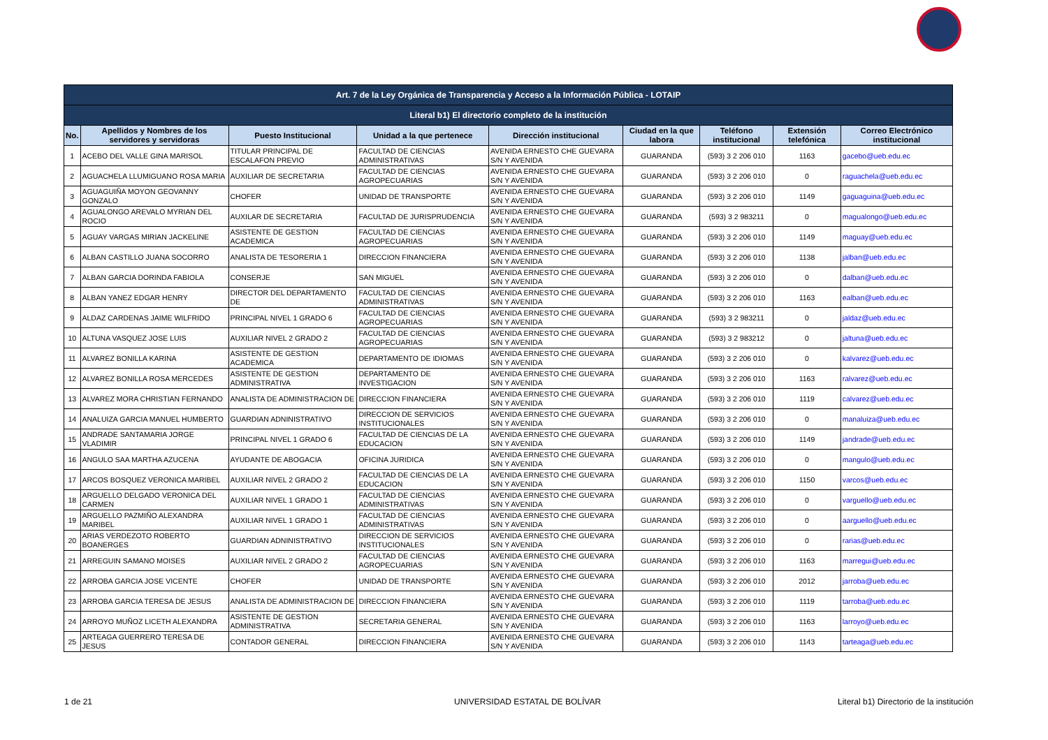| Art. 7 de la Ley Orgánica de Transparencia y Acceso a la Información Pública - LOTAIP | | | | | | | | |
| --- | --- | --- | --- | --- | --- | --- | --- | --- |
| Literal b1) El directorio completo de la institución | | | | | | | | |
| No. | Apellidos y Nombres de los servidores y servidoras | Puesto Institucional | Unidad a la que pertenece | Dirección institucional | Ciudad en la que labora | Teléfono institucional | Extensión telefónica | Correo Electrónico institucional |
| 1 | ACEBO DEL VALLE GINA MARISOL | TITULAR PRINCIPAL DE ESCALAFON PREVIO | FACULTAD DE CIENCIAS ADMINISTRATIVAS | AVENIDA ERNESTO CHE GUEVARA S/N Y AVENIDA | GUARANDA | (593) 3 2 206 010 | 1163 | gacebo@ueb.edu.ec |
| 2 | AGUACHELA LLUMIGUANO ROSA MARIA | AUXILIAR DE SECRETARIA | FACULTAD DE CIENCIAS AGROPECUARIAS | AVENIDA ERNESTO CHE GUEVARA S/N Y AVENIDA | GUARANDA | (593) 3 2 206 010 | 0 | raguachela@ueb.edu.ec |
| 3 | AGUAGUIÑA MOYON GEOVANNY GONZALO | CHOFER | UNIDAD DE TRANSPORTE | AVENIDA ERNESTO CHE GUEVARA S/N Y AVENIDA | GUARANDA | (593) 3 2 206 010 | 1149 | gaguaguina@ueb.edu.ec |
| 4 | AGUALONGO AREVALO MYRIAN DEL ROCIO | AUXILAR DE SECRETARIA | FACULTAD DE JURISPRUDENCIA | AVENIDA ERNESTO CHE GUEVARA S/N Y AVENIDA | GUARANDA | (593) 3 2 983211 | 0 | magualongo@ueb.edu.ec |
| 5 | AGUAY VARGAS MIRIAN JACKELINE | ASISTENTE DE GESTION ACADEMICA | FACULTAD DE CIENCIAS AGROPECUARIAS | AVENIDA ERNESTO CHE GUEVARA S/N Y AVENIDA | GUARANDA | (593) 3 2 206 010 | 1149 | maguay@ueb.edu.ec |
| 6 | ALBAN CASTILLO JUANA SOCORRO | ANALISTA DE TESORERIA 1 | DIRECCION FINANCIERA | AVENIDA ERNESTO CHE GUEVARA S/N Y AVENIDA | GUARANDA | (593) 3 2 206 010 | 1138 | jalban@ueb.edu.ec |
| 7 | ALBAN GARCIA DORINDA FABIOLA | CONSERJE | SAN MIGUEL | AVENIDA ERNESTO CHE GUEVARA S/N Y AVENIDA | GUARANDA | (593) 3 2 206 010 | 0 | dalban@ueb.edu.ec |
| 8 | ALBAN YANEZ EDGAR HENRY | DIRECTOR DEL DEPARTAMENTO DE | FACULTAD DE CIENCIAS ADMINISTRATIVAS | AVENIDA ERNESTO CHE GUEVARA S/N Y AVENIDA | GUARANDA | (593) 3 2 206 010 | 1163 | ealban@ueb.edu.ec |
| 9 | ALDAZ CARDENAS JAIME WILFRIDO | PRINCIPAL NIVEL 1 GRADO 6 | FACULTAD DE CIENCIAS AGROPECUARIAS | AVENIDA ERNESTO CHE GUEVARA S/N Y AVENIDA | GUARANDA | (593) 3 2 983211 | 0 | jaldaz@ueb.edu.ec |
| 10 | ALTUNA VASQUEZ JOSE LUIS | AUXILIAR NIVEL 2 GRADO 2 | FACULTAD DE CIENCIAS AGROPECUARIAS | AVENIDA ERNESTO CHE GUEVARA S/N Y AVENIDA | GUARANDA | (593) 3 2 983212 | 0 | jaltuna@ueb.edu.ec |
| 11 | ALVAREZ BONILLA KARINA | ASISTENTE DE GESTION ACADEMICA | DEPARTAMENTO DE IDIOMAS | AVENIDA ERNESTO CHE GUEVARA S/N Y AVENIDA | GUARANDA | (593) 3 2 206 010 | 0 | kalvarez@ueb.edu.ec |
| 12 | ALVAREZ BONILLA ROSA MERCEDES | ASISTENTE DE GESTION ADMINISTRATIVA | DEPARTAMENTO DE INVESTIGACION | AVENIDA ERNESTO CHE GUEVARA S/N Y AVENIDA | GUARANDA | (593) 3 2 206 010 | 1163 | ralvarez@ueb.edu.ec |
| 13 | ALVAREZ MORA CHRISTIAN FERNANDO | ANALISTA DE ADMINISTRACION DE | DIRECCION FINANCIERA | AVENIDA ERNESTO CHE GUEVARA S/N Y AVENIDA | GUARANDA | (593) 3 2 206 010 | 1119 | calvarez@ueb.edu.ec |
| 14 | ANALUIZA GARCIA MANUEL HUMBERTO | GUARDIAN ADNINISTRATIVO | DIRECCION DE SERVICIOS INSTITUCIONALES | AVENIDA ERNESTO CHE GUEVARA S/N Y AVENIDA | GUARANDA | (593) 3 2 206 010 | 0 | manaluiza@ueb.edu.ec |
| 15 | ANDRADE SANTAMARIA JORGE VLADIMIR | PRINCIPAL NIVEL 1 GRADO 6 | FACULTAD DE CIENCIAS DE LA EDUCACION | AVENIDA ERNESTO CHE GUEVARA S/N Y AVENIDA | GUARANDA | (593) 3 2 206 010 | 1149 | jandrade@ueb.edu.ec |
| 16 | ANGULO SAA MARTHA AZUCENA | AYUDANTE DE ABOGACIA | OFICINA JURIDICA | AVENIDA ERNESTO CHE GUEVARA S/N Y AVENIDA | GUARANDA | (593) 3 2 206 010 | 0 | mangulo@ueb.edu.ec |
| 17 | ARCOS BOSQUEZ VERONICA MARIBEL | AUXILIAR NIVEL 2 GRADO 2 | FACULTAD DE CIENCIAS DE LA EDUCACION | AVENIDA ERNESTO CHE GUEVARA S/N Y AVENIDA | GUARANDA | (593) 3 2 206 010 | 1150 | varcos@ueb.edu.ec |
| 18 | ARGUELLO DELGADO VERONICA DEL CARMEN | AUXILIAR NIVEL 1 GRADO 1 | FACULTAD DE CIENCIAS ADMINISTRATIVAS | AVENIDA ERNESTO CHE GUEVARA S/N Y AVENIDA | GUARANDA | (593) 3 2 206 010 | 0 | varguello@ueb.edu.ec |
| 19 | ARGUELLO PAZMIÑO ALEXANDRA MARIBEL | AUXILIAR NIVEL 1 GRADO 1 | FACULTAD DE CIENCIAS ADMINISTRATIVAS | AVENIDA ERNESTO CHE GUEVARA S/N Y AVENIDA | GUARANDA | (593) 3 2 206 010 | 0 | aarguello@ueb.edu.ec |
| 20 | ARIAS VERDEZOTO ROBERTO BOANERGES | GUARDIAN ADNINISTRATIVO | DIRECCION DE SERVICIOS INSTITUCIONALES | AVENIDA ERNESTO CHE GUEVARA S/N Y AVENIDA | GUARANDA | (593) 3 2 206 010 | 0 | rarias@ueb.edu.ec |
| 21 | ARREGUIN SAMANO MOISES | AUXILIAR NIVEL 2 GRADO 2 | FACULTAD DE CIENCIAS AGROPECUARIAS | AVENIDA ERNESTO CHE GUEVARA S/N Y AVENIDA | GUARANDA | (593) 3 2 206 010 | 1163 | marregui@ueb.edu.ec |
| 22 | ARROBA GARCIA JOSE VICENTE | CHOFER | UNIDAD DE TRANSPORTE | AVENIDA ERNESTO CHE GUEVARA S/N Y AVENIDA | GUARANDA | (593) 3 2 206 010 | 2012 | jarroba@ueb.edu.ec |
| 23 | ARROBA GARCIA TERESA DE JESUS | ANALISTA DE ADMINISTRACION DE | DIRECCION FINANCIERA | AVENIDA ERNESTO CHE GUEVARA S/N Y AVENIDA | GUARANDA | (593) 3 2 206 010 | 1119 | tarroba@ueb.edu.ec |
| 24 | ARROYO MUÑOZ LICETH ALEXANDRA | ASISTENTE DE GESTION ADMINISTRATIVA | SECRETARIA GENERAL | AVENIDA ERNESTO CHE GUEVARA S/N Y AVENIDA | GUARANDA | (593) 3 2 206 010 | 1163 | larroyo@ueb.edu.ec |
| 25 | ARTEAGA GUERRERO TERESA DE JESUS | CONTADOR GENERAL | DIRECCION FINANCIERA | AVENIDA ERNESTO CHE GUEVARA S/N Y AVENIDA | GUARANDA | (593) 3 2 206 010 | 1143 | tarteaga@ueb.edu.ec |
1 de 21 UNIVERSIDAD ESTATAL DE BOLÍVAR
Literal b1) Directorio de la institución